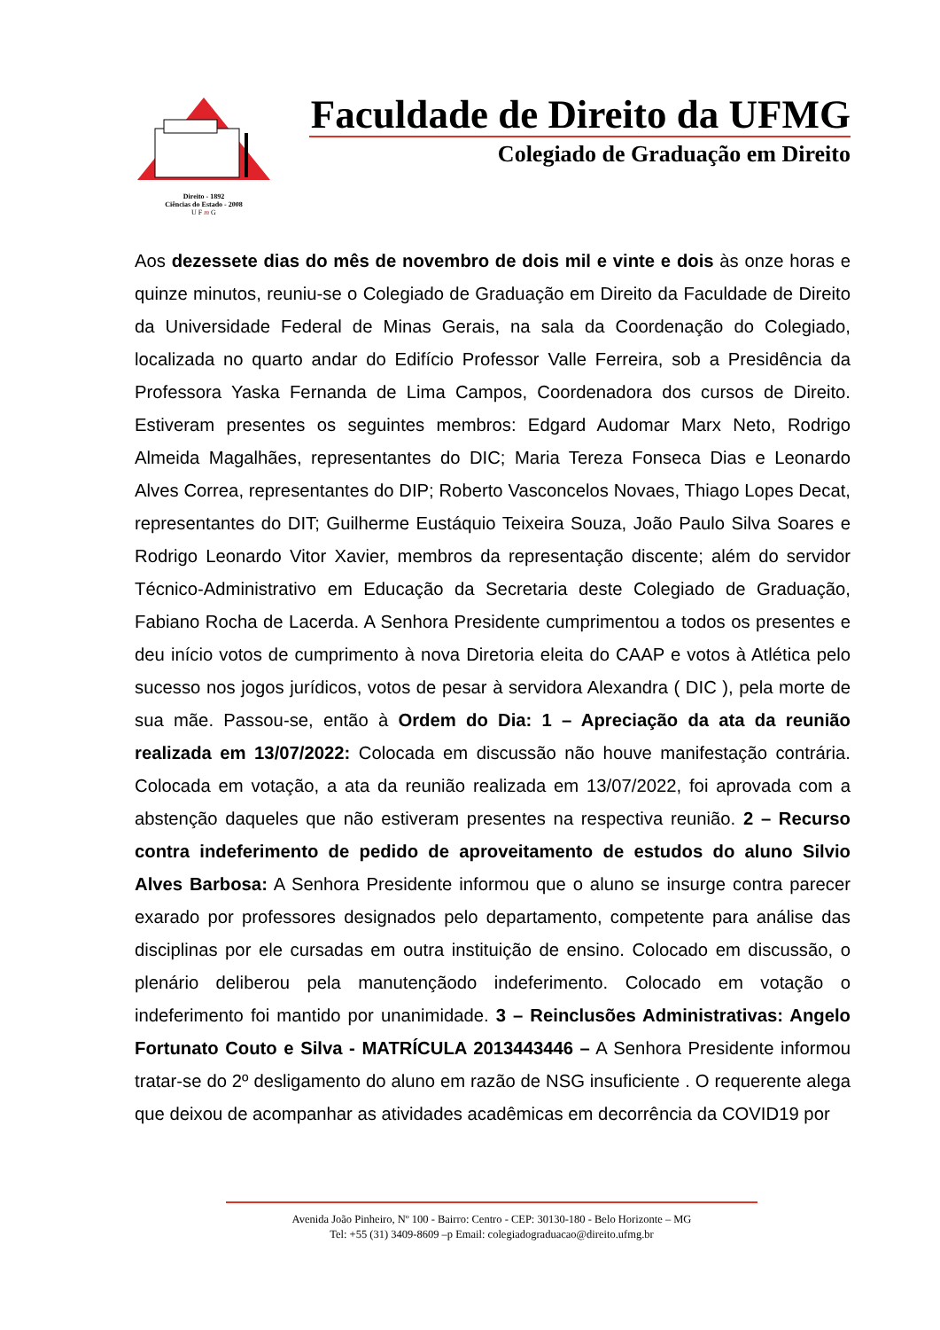Direito - 1892
Ciências do Estado - 2008
U F m G
Faculdade de Direito da UFMG
Colegiado de Graduação em Direito
Aos dezessete dias do mês de novembro de dois mil e vinte e dois às onze horas e quinze minutos, reuniu-se o Colegiado de Graduação em Direito da Faculdade de Direito da Universidade Federal de Minas Gerais, na sala da Coordenação do Colegiado, localizada no quarto andar do Edifício Professor Valle Ferreira, sob a Presidência da Professora Yaska Fernanda de Lima Campos, Coordenadora dos cursos de Direito. Estiveram presentes os seguintes membros: Edgard Audomar Marx Neto, Rodrigo Almeida Magalhães, representantes do DIC; Maria Tereza Fonseca Dias e Leonardo Alves Correa, representantes do DIP; Roberto Vasconcelos Novaes, Thiago Lopes Decat, representantes do DIT; Guilherme Eustáquio Teixeira Souza, João Paulo Silva Soares e Rodrigo Leonardo Vitor Xavier, membros da representação discente; além do servidor Técnico-Administrativo em Educação da Secretaria deste Colegiado de Graduação, Fabiano Rocha de Lacerda. A Senhora Presidente cumprimentou a todos os presentes e deu início votos de cumprimento à nova Diretoria eleita do CAAP e votos à Atlética pelo sucesso nos jogos jurídicos, votos de pesar à servidora Alexandra ( DIC ), pela morte de sua mãe. Passou-se, então à Ordem do Dia: 1 – Apreciação da ata da reunião realizada em 13/07/2022: Colocada em discussão não houve manifestação contrária. Colocada em votação, a ata da reunião realizada em 13/07/2022, foi aprovada com a abstenção daqueles que não estiveram presentes na respectiva reunião. 2 – Recurso contra indeferimento de pedido de aproveitamento de estudos do aluno Silvio Alves Barbosa: A Senhora Presidente informou que o aluno se insurge contra parecer exarado por professores designados pelo departamento, competente para análise das disciplinas por ele cursadas em outra instituição de ensino. Colocado em discussão, o plenário deliberou pela manutençãodo indeferimento. Colocado em votação o indeferimento foi mantido por unanimidade. 3 – Reinclusões Administrativas: Angelo Fortunato Couto e Silva - MATRÍCULA 2013443446 – A Senhora Presidente informou tratar-se do 2º desligamento do aluno em razão de NSG insuficiente . O requerente alega que deixou de acompanhar as atividades acadêmicas em decorrência da COVID19 por
Avenida João Pinheiro, Nº 100 - Bairro: Centro - CEP: 30130-180 - Belo Horizonte – MG
Tel: +55 (31) 3409-8609 –p Email: colegiadograduacao@direito.ufmg.br